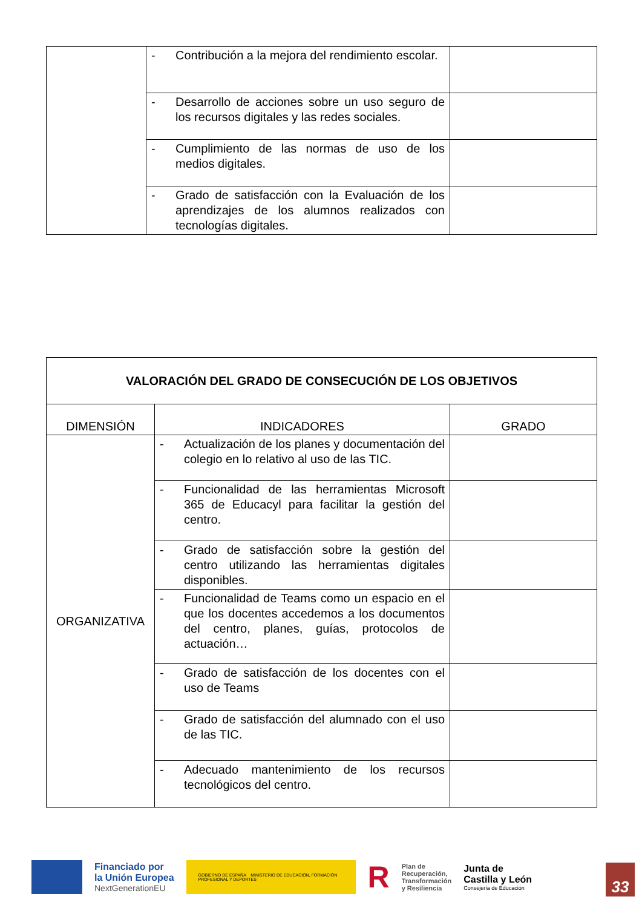| | - Contribución a la mejora del rendimiento escolar. | |
| | - Desarrollo de acciones sobre un uso seguro de los recursos digitales y las redes sociales. | |
| | - Cumplimiento de las normas de uso de los medios digitales. | |
| | - Grado de satisfacción con la Evaluación de los aprendizajes de los alumnos realizados con tecnologías digitales. | |
| VALORACIÓN DEL GRADO DE CONSECUCIÓN DE LOS OBJETIVOS | | |
| DIMENSIÓN | INDICADORES | GRADO |
| ORGANIZATIVA | - Actualización de los planes y documentación del colegio en lo relativo al uso de las TIC. | |
| | - Funcionalidad de las herramientas Microsoft 365 de Educacyl para facilitar la gestión del centro. | |
| | - Grado de satisfacción sobre la gestión del centro utilizando las herramientas digitales disponibles. | |
| | - Funcionalidad de Teams como un espacio en el que los docentes accedemos a los documentos del centro, planes, guías, protocolos de actuación… | |
| | - Grado de satisfacción de los docentes con el uso de Teams | |
| | - Grado de satisfacción del alumnado con el uso de las TIC. | |
| | - Adecuado mantenimiento de los recursos tecnológicos del centro. | |
Financiado por
la Unión Europea
NextGenerationEU
GOBIERNO DE ESPAÑA MINISTERIO DE EDUCACIÓN, FORMACIÓN PROFESIONAL Y DEPORTES
R
Plan de
Recuperación,
Transformación
y Resiliencia
Junta de
Castilla y León
Consejería de Educación
33